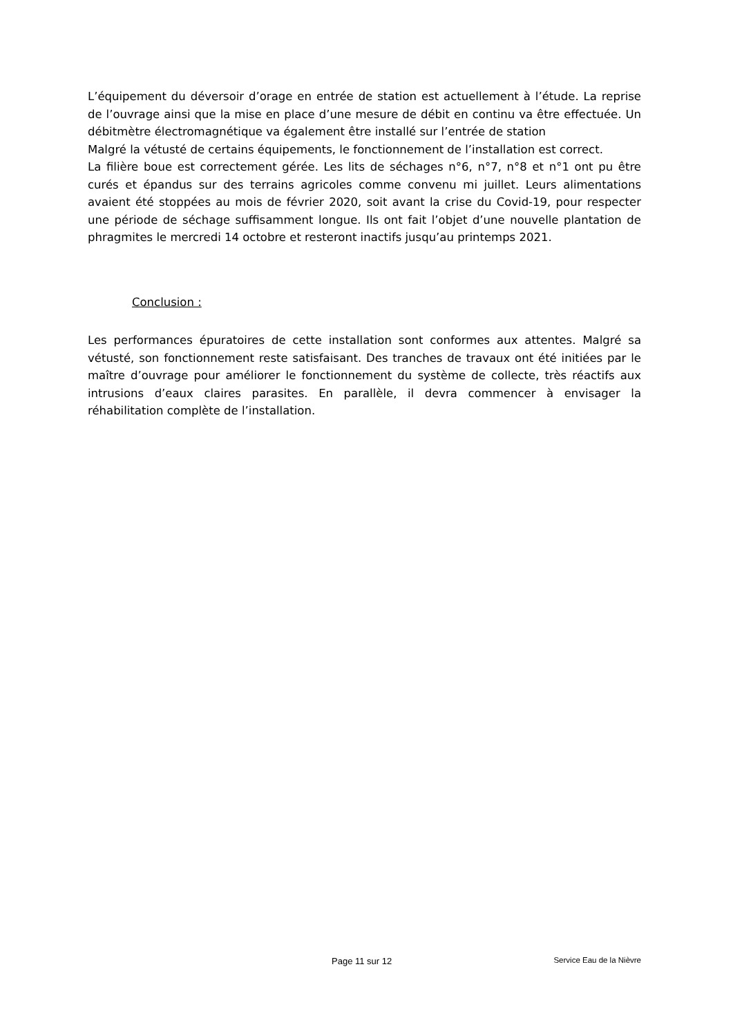L’équipement du déversoir d’orage en entrée de station est actuellement à l’étude. La reprise de l’ouvrage ainsi que la mise en place d’une mesure de débit en continu va être effectuée. Un débitmètre électromagnétique va également être installé sur l’entrée de station
Malgré la vétusté de certains équipements, le fonctionnement de l’installation est correct.
La filière boue est correctement gérée. Les lits de séchages n°6, n°7, n°8 et n°1 ont pu être curés et épandus sur des terrains agricoles comme convenu mi juillet. Leurs alimentations avaient été stoppées au mois de février 2020, soit avant la crise du Covid-19, pour respecter une période de séchage suffisamment longue. Ils ont fait l’objet d’une nouvelle plantation de phragmites le mercredi 14 octobre et resteront inactifs jusqu’au printemps 2021.
Conclusion :
Les performances épuratoires de cette installation sont conformes aux attentes. Malgré sa vétusté, son fonctionnement reste satisfaisant. Des tranches de travaux ont été initiées par le maître d’ouvrage pour améliorer le fonctionnement du système de collecte, très réactifs aux intrusions d’eaux claires parasites. En parallèle, il devra commencer à envisager la réhabilitation complète de l’installation.
Page 11 sur 12 Service Eau de la Nièvre